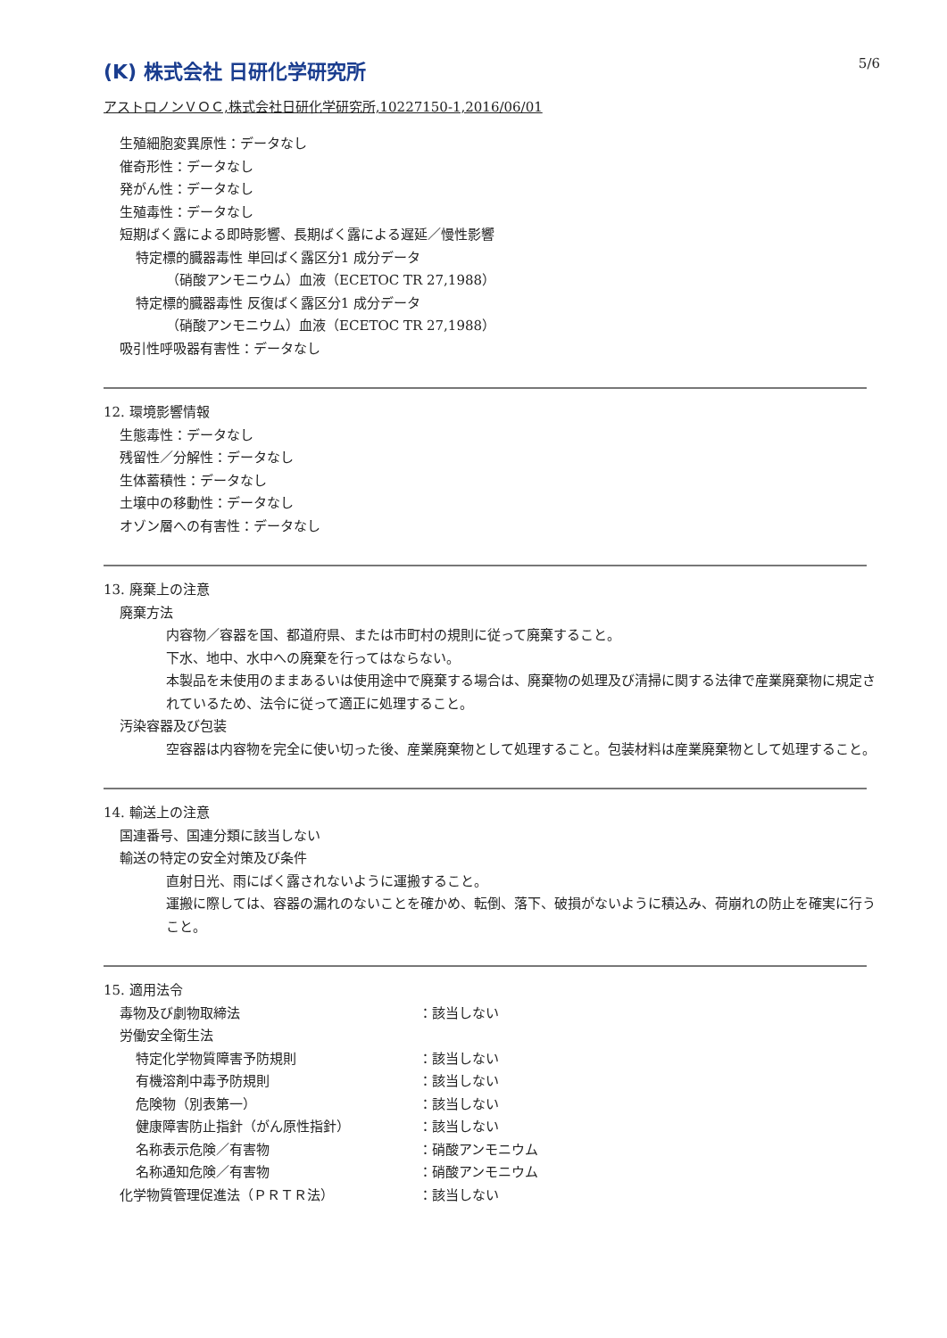(K) 株式会社 日研化学研究所
5/6
アストロノンＶＯＣ,株式会社日研化学研究所,10227150-1,2016/06/01
生殖細胞変異原性：データなし
催奇形性：データなし
発がん性：データなし
生殖毒性：データなし
短期ばく露による即時影響、長期ばく露による遅延／慢性影響
特定標的臓器毒性 単回ばく露区分1 成分データ
（硝酸アンモニウム）血液（ECETOC TR 27,1988）
特定標的臓器毒性 反復ばく露区分1 成分データ
（硝酸アンモニウム）血液（ECETOC TR 27,1988）
吸引性呼吸器有害性：データなし
12. 環境影響情報
生態毒性：データなし
残留性／分解性：データなし
生体蓄積性：データなし
土壌中の移動性：データなし
オゾン層への有害性：データなし
13. 廃棄上の注意
廃棄方法
内容物／容器を国、都道府県、または市町村の規則に従って廃棄すること。
下水、地中、水中への廃棄を行ってはならない。
本製品を未使用のままあるいは使用途中で廃棄する場合は、廃棄物の処理及び清掃に関する法律で産業廃棄物に規定されているため、法令に従って適正に処理すること。
汚染容器及び包装
空容器は内容物を完全に使い切った後、産業廃棄物として処理すること。包装材料は産業廃棄物として処理すること。
14. 輸送上の注意
国連番号、国連分類に該当しない
輸送の特定の安全対策及び条件
直射日光、雨にばく露されないように運搬すること。
運搬に際しては、容器の漏れのないことを確かめ、転倒、落下、破損がないように積込み、荷崩れの防止を確実に行うこと。
15. 適用法令
| 毒物及び劇物取締法 | ：該当しない |
| 労働安全衛生法 | |
| 特定化学物質障害予防規則 | ：該当しない |
| 有機溶剤中毒予防規則 | ：該当しない |
| 危険物（別表第一） | ：該当しない |
| 健康障害防止指針（がん原性指針） | ：該当しない |
| 名称表示危険／有害物 | ：硝酸アンモニウム |
| 名称通知危険／有害物 | ：硝酸アンモニウム |
| 化学物質管理促進法（ＰＲＴＲ法） | ：該当しない |